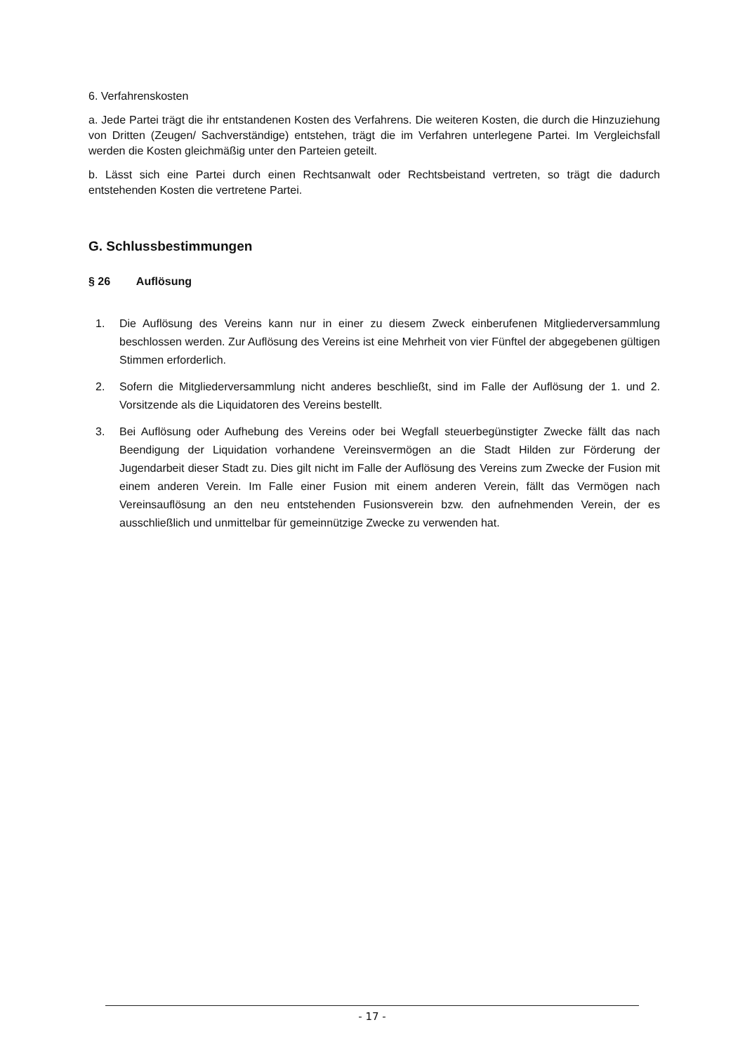6. Verfahrenskosten
a. Jede Partei trägt die ihr entstandenen Kosten des Verfahrens. Die weiteren Kosten, die durch die Hinzuziehung von Dritten (Zeugen/ Sachverständige) entstehen, trägt die im Verfahren unterlegene Partei. Im Vergleichsfall werden die Kosten gleichmäßig unter den Parteien geteilt.
b. Lässt sich eine Partei durch einen Rechtsanwalt oder Rechtsbeistand vertreten, so trägt die dadurch entstehenden Kosten die vertretene Partei.
G. Schlussbestimmungen
§ 26 Auflösung
1. Die Auflösung des Vereins kann nur in einer zu diesem Zweck einberufenen Mitgliederversammlung beschlossen werden. Zur Auflösung des Vereins ist eine Mehrheit von vier Fünftel der abgegebenen gültigen Stimmen erforderlich.
2. Sofern die Mitgliederversammlung nicht anderes beschließt, sind im Falle der Auflösung der 1. und 2. Vorsitzende als die Liquidatoren des Vereins bestellt.
3. Bei Auflösung oder Aufhebung des Vereins oder bei Wegfall steuerbegünstigter Zwecke fällt das nach Beendigung der Liquidation vorhandene Vereinsvermögen an die Stadt Hilden zur Förderung der Jugendarbeit dieser Stadt zu. Dies gilt nicht im Falle der Auflösung des Vereins zum Zwecke der Fusion mit einem anderen Verein. Im Falle einer Fusion mit einem anderen Verein, fällt das Vermögen nach Vereinsauflösung an den neu entstehenden Fusionsverein bzw. den aufnehmenden Verein, der es ausschließlich und unmittelbar für gemeinnützige Zwecke zu verwenden hat.
- 17 -